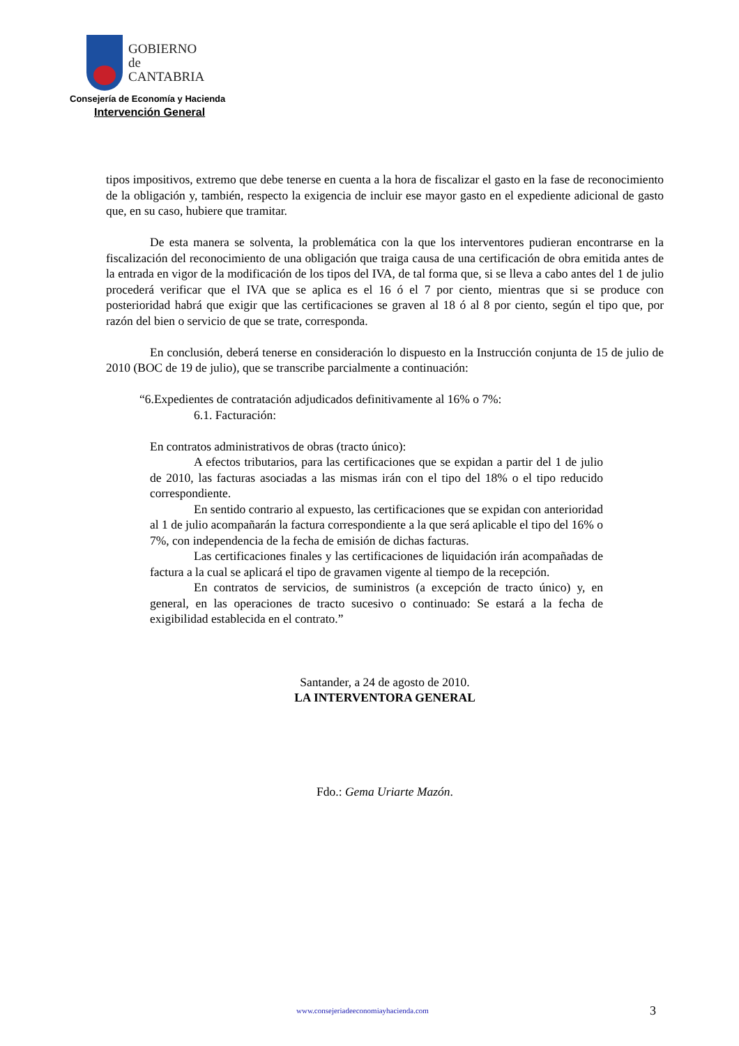GOBIERNO
de
CANTABRIA
Consejería de Economía y Hacienda
Intervención General
tipos impositivos, extremo que debe tenerse en cuenta a la hora de fiscalizar el gasto en la fase de reconocimiento de la obligación y, también, respecto la exigencia de incluir ese mayor gasto en el expediente adicional de gasto que, en su caso, hubiere que tramitar.
De esta manera se solventa, la problemática con la que los interventores pudieran encontrarse en la fiscalización del reconocimiento de una obligación que traiga causa de una certificación de obra emitida antes de la entrada en vigor de la modificación de los tipos del IVA, de tal forma que, si se lleva a cabo antes del 1 de julio procederá verificar que el IVA que se aplica es el 16 ó el 7 por ciento, mientras que si se produce con posterioridad habrá que exigir que las certificaciones se graven al 18 ó al 8 por ciento, según el tipo que, por razón del bien o servicio de que se trate, corresponda.
En conclusión, deberá tenerse en consideración lo dispuesto en la Instrucción conjunta de 15 de julio de 2010 (BOC de 19 de julio), que se transcribe parcialmente a continuación:
“6.Expedientes de contratación adjudicados definitivamente al 16% o 7%:
6.1. Facturación:
En contratos administrativos de obras (tracto único):
A efectos tributarios, para las certificaciones que se expidan a partir del 1 de julio de 2010, las facturas asociadas a las mismas irán con el tipo del 18% o el tipo reducido correspondiente.
En sentido contrario al expuesto, las certificaciones que se expidan con anterioridad al 1 de julio acompañarán la factura correspondiente a la que será aplicable el tipo del 16% o 7%, con independencia de la fecha de emisión de dichas facturas.
Las certificaciones finales y las certificaciones de liquidación irán acompañadas de factura a la cual se aplicará el tipo de gravamen vigente al tiempo de la recepción.
En contratos de servicios, de suministros (a excepción de tracto único) y, en general, en las operaciones de tracto sucesivo o continuado: Se estará a la fecha de exigibilidad establecida en el contrato.”
Santander, a 24 de agosto de 2010.
LA INTERVENTORA GENERAL
Fdo.: Gema Uriarte Mazón.
www.consejeriadeeconomiayhacienda.com 3